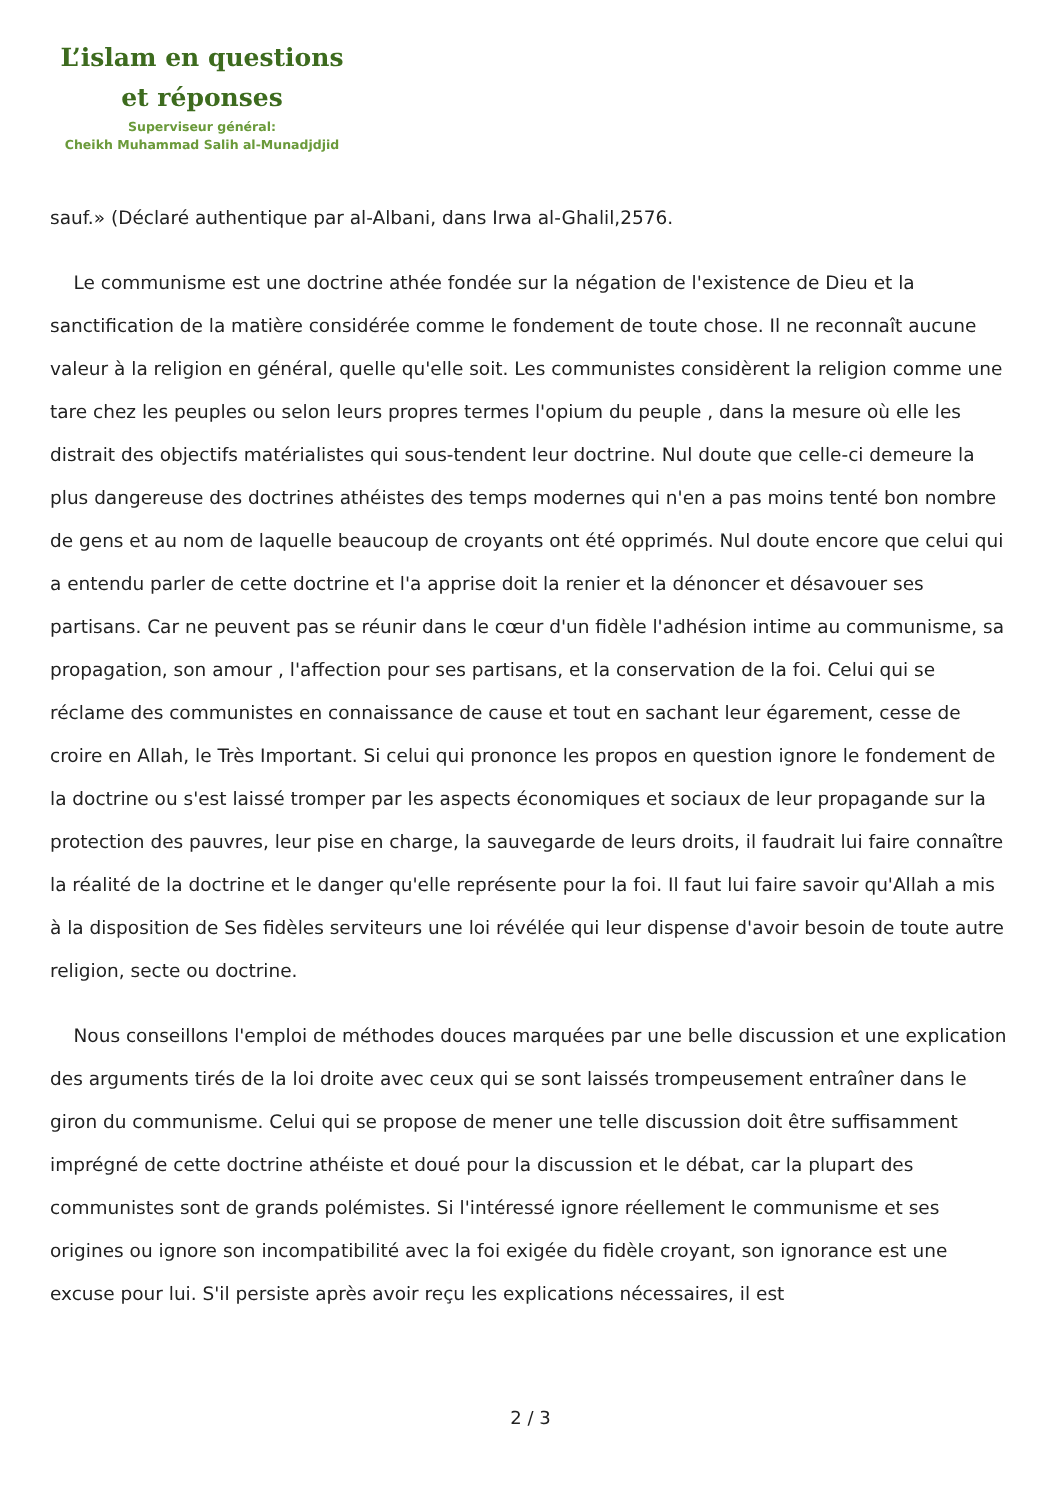L’islam en questions
et réponses
Superviseur général:
Cheikh Muhammad Salih al-Munadjdjid
sauf.» (Déclaré authentique par al-Albani, dans Irwa al-Ghalil,2576.
Le communisme est une doctrine athée fondée sur la négation de l'existence de Dieu et la sanctification de la matière considérée comme le fondement de toute chose. Il ne reconnaît aucune valeur à la religion en général, quelle qu'elle soit. Les communistes considèrent la religion comme une tare chez les peuples ou selon leurs propres termes l'opium du peuple , dans la mesure où elle les distrait des objectifs matérialistes qui sous-tendent leur doctrine. Nul doute que celle-ci demeure la plus dangereuse des doctrines athéistes des temps modernes qui n'en a pas moins tenté bon nombre de gens et au nom de laquelle beaucoup de croyants ont été opprimés. Nul doute encore que celui qui a entendu parler de cette doctrine et l'a apprise doit la renier et la dénoncer et désavouer ses partisans. Car ne peuvent pas se réunir dans le cœur d'un fidèle l'adhésion intime au communisme, sa propagation, son amour , l'affection pour ses partisans, et la conservation de la foi. Celui qui se réclame des communistes en connaissance de cause et tout en sachant leur égarement, cesse de croire en Allah, le Très Important. Si celui qui prononce les propos en question ignore le fondement de la doctrine ou s'est laissé tromper par les aspects économiques et sociaux de leur propagande sur la protection des pauvres, leur pise en charge, la sauvegarde de leurs droits, il faudrait lui faire connaître la réalité de la doctrine et le danger qu'elle représente pour la foi. Il faut lui faire savoir qu'Allah a mis à la disposition de Ses fidèles serviteurs une loi révélée qui leur dispense d'avoir besoin de toute autre religion, secte ou doctrine.
Nous conseillons l'emploi de méthodes douces marquées par une belle discussion et une explication des arguments tirés de la loi droite avec ceux qui se sont laissés trompeusement entraîner dans le giron du communisme. Celui qui se propose de mener une telle discussion doit être suffisamment imprégné de cette doctrine athéiste et doué pour la discussion et le débat, car la plupart des communistes sont de grands polémistes. Si l'intéressé ignore réellement le communisme et ses origines ou ignore son incompatibilité avec la foi exigée du fidèle croyant, son ignorance est une excuse pour lui. S'il persiste après avoir reçu les explications nécessaires, il est
2 / 3